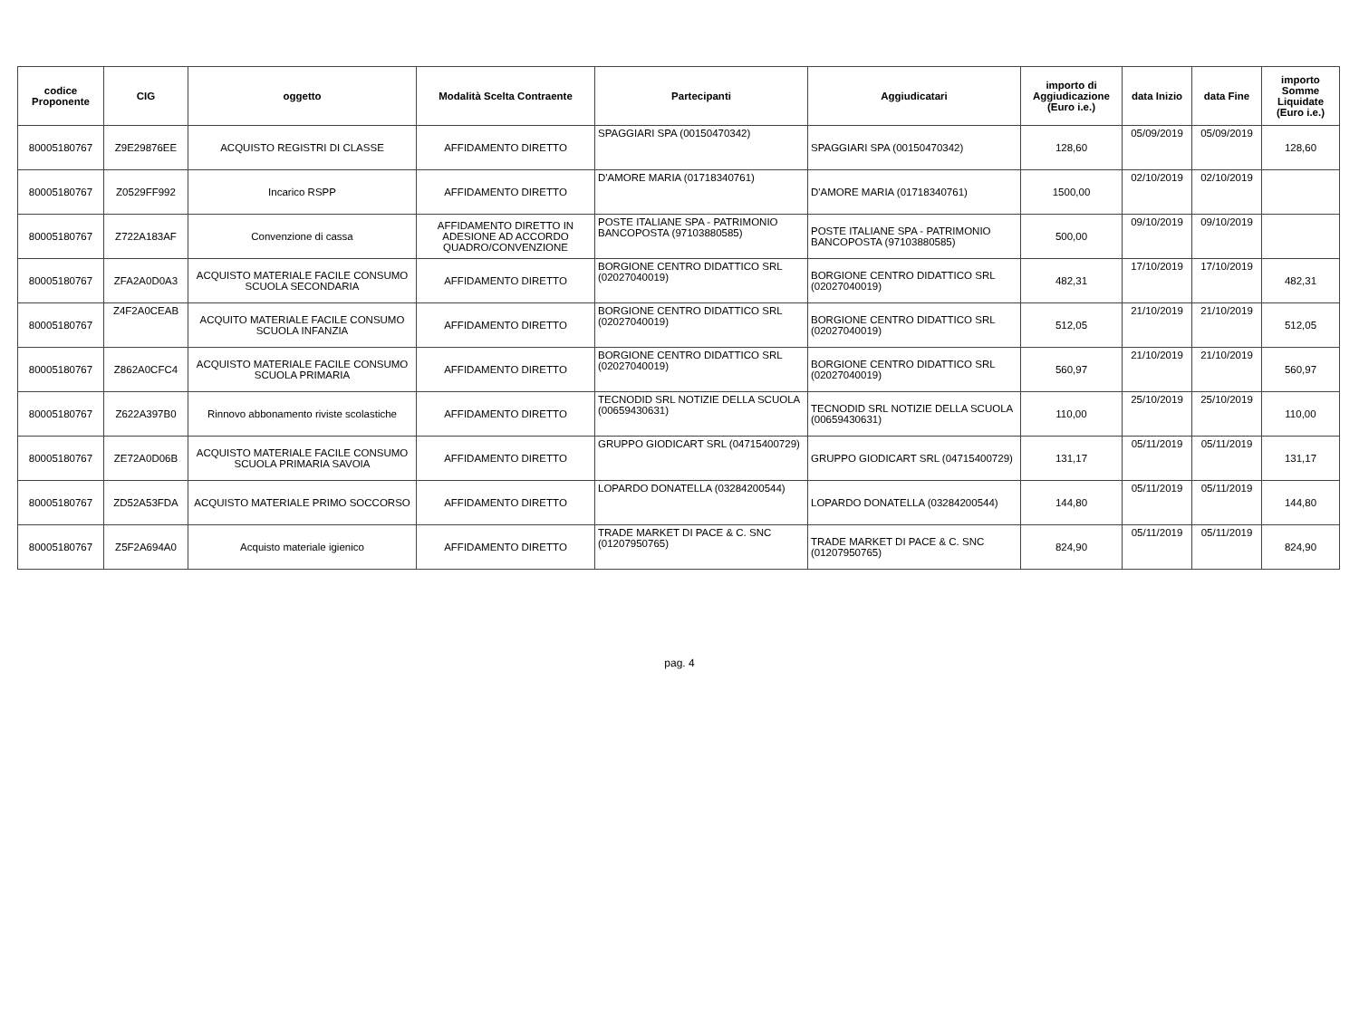| codice Proponente | CIG | oggetto | Modalità Scelta Contraente | Partecipanti | Aggiudicatari | importo di Aggiudicazione (Euro i.e.) | data Inizio | data Fine | importo Somme Liquidate (Euro i.e.) |
| --- | --- | --- | --- | --- | --- | --- | --- | --- | --- |
| 80005180767 | Z9E29876EE | ACQUISTO REGISTRI DI CLASSE | AFFIDAMENTO DIRETTO | SPAGGIARI SPA (00150470342) | SPAGGIARI SPA (00150470342) | 128,60 | 05/09/2019 | 05/09/2019 | 128,60 |
| 80005180767 | Z0529FF992 | Incarico RSPP | AFFIDAMENTO DIRETTO | D'AMORE MARIA (01718340761) | D'AMORE MARIA (01718340761) | 1500,00 | 02/10/2019 | 02/10/2019 | |
| 80005180767 | Z722A183AF | Convenzione di cassa | AFFIDAMENTO DIRETTO IN ADESIONE AD ACCORDO QUADRO/CONVENZIONE | POSTE ITALIANE SPA - PATRIMONIO BANCOPOSTA (97103880585) | POSTE ITALIANE SPA - PATRIMONIO BANCOPOSTA (97103880585) | 500,00 | 09/10/2019 | 09/10/2019 | |
| 80005180767 | ZFA2A0D0A3 | ACQUISTO MATERIALE FACILE CONSUMO SCUOLA SECONDARIA | AFFIDAMENTO DIRETTO | BORGIONE CENTRO DIDATTICO SRL (02027040019) | BORGIONE CENTRO DIDATTICO SRL (02027040019) | 482,31 | 17/10/2019 | 17/10/2019 | 482,31 |
| 80005180767 | Z4F2A0CEAB | ACQUITO MATERIALE FACILE CONSUMO SCUOLA INFANZIA | AFFIDAMENTO DIRETTO | BORGIONE CENTRO DIDATTICO SRL (02027040019) | BORGIONE CENTRO DIDATTICO SRL (02027040019) | 512,05 | 21/10/2019 | 21/10/2019 | 512,05 |
| 80005180767 | Z862A0CFC4 | ACQUISTO MATERIALE FACILE CONSUMO SCUOLA PRIMARIA | AFFIDAMENTO DIRETTO | BORGIONE CENTRO DIDATTICO SRL (02027040019) | BORGIONE CENTRO DIDATTICO SRL (02027040019) | 560,97 | 21/10/2019 | 21/10/2019 | 560,97 |
| 80005180767 | Z622A397B0 | Rinnovo abbonamento riviste scolastiche | AFFIDAMENTO DIRETTO | TECNODID SRL NOTIZIE DELLA SCUOLA (00659430631) | TECNODID SRL NOTIZIE DELLA SCUOLA (00659430631) | 110,00 | 25/10/2019 | 25/10/2019 | 110,00 |
| 80005180767 | ZE72A0D06B | ACQUISTO MATERIALE FACILE CONSUMO SCUOLA PRIMARIA SAVOIA | AFFIDAMENTO DIRETTO | GRUPPO GIODICART SRL (04715400729) | GRUPPO GIODICART SRL (04715400729) | 131,17 | 05/11/2019 | 05/11/2019 | 131,17 |
| 80005180767 | ZD52A53FDA | ACQUISTO MATERIALE PRIMO SOCCORSO | AFFIDAMENTO DIRETTO | LOPARDO DONATELLA (03284200544) | LOPARDO DONATELLA (03284200544) | 144,80 | 05/11/2019 | 05/11/2019 | 144,80 |
| 80005180767 | Z5F2A694A0 | Acquisto materiale igienico | AFFIDAMENTO DIRETTO | TRADE MARKET DI PACE & C. SNC (01207950765) | TRADE MARKET DI PACE & C. SNC (01207950765) | 824,90 | 05/11/2019 | 05/11/2019 | 824,90 |
pag. 4